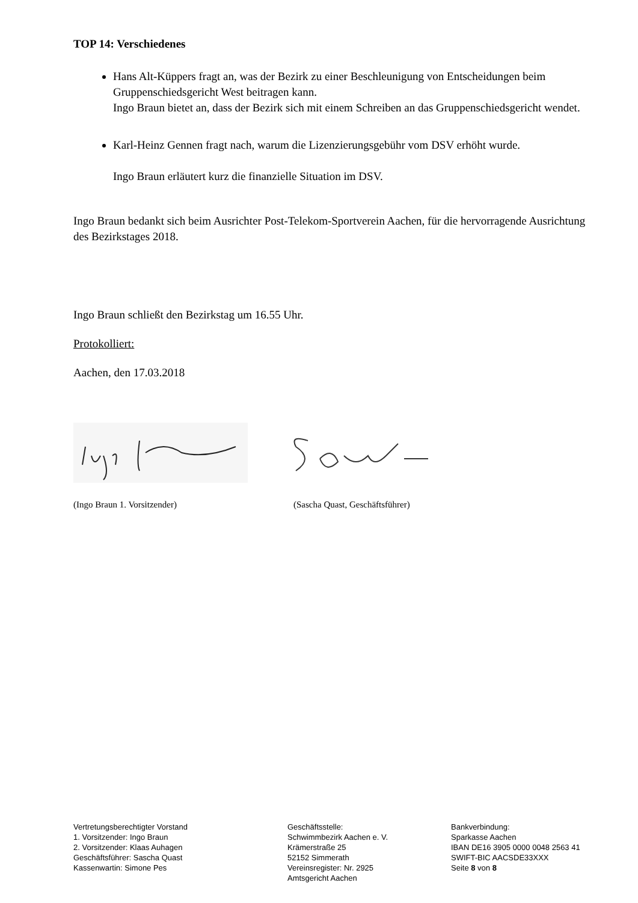TOP 14: Verschiedenes
Hans Alt-Küppers fragt an, was der Bezirk zu einer Beschleunigung von Entscheidungen beim Gruppenschiedsgericht West beitragen kann.
Ingo Braun bietet an, dass der Bezirk sich mit einem Schreiben an das Gruppenschiedsgericht wendet.
Karl-Heinz Gennen fragt nach, warum die Lizenzierungsgebühr vom DSV erhöht wurde.
Ingo Braun erläutert kurz die finanzielle Situation im DSV.
Ingo Braun bedankt sich beim Ausrichter Post-Telekom-Sportverein Aachen, für die hervorragende Ausrichtung des Bezirkstages 2018.
Ingo Braun schließt den Bezirkstag um 16.55 Uhr.
Protokolliert:
Aachen, den 17.03.2018
(Ingo Braun 1. Vorsitzender) (Sascha Quast, Geschäftsführer)
Vertretungsberechtigter Vorstand
1. Vorsitzender: Ingo Braun
2. Vorsitzender: Klaas Auhagen
Geschäftsführer: Sascha Quast
Kassenwartin: Simone Pes
Geschäftsstelle:
Schwimmbezirk Aachen e. V.
Krämerstraße 25
52152 Simmerath
Vereinsregister: Nr. 2925
Amtsgericht Aachen
Bankverbindung:
Sparkasse Aachen
IBAN DE16 3905 0000 0048 2563 41
SWIFT-BIC AACSDE33XXX
Seite 8 von 8